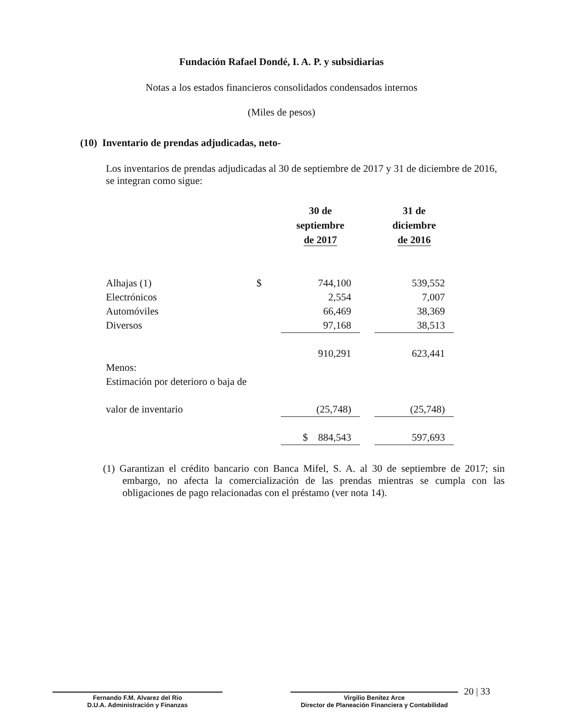Fundación Rafael Dondé, I. A. P. y subsidiarias
Notas a los estados financieros consolidados condensados internos
(Miles de pesos)
(10) Inventario de prendas adjudicadas, neto-
Los inventarios de prendas adjudicadas al 30 de septiembre de 2017 y 31 de diciembre de 2016, se integran como sigue:
| | | 30 de septiembre de 2017 | | 31 de diciembre de 2016 |
| --- | --- | --- | --- | --- |
| Alhajas (1) | $ | 744,100 | | 539,552 |
| Electrónicos | | 2,554 | | 7,007 |
| Automóviles | | 66,469 | | 38,369 |
| Diversos | | 97,168 | | 38,513 |
| | | 910,291 | | 623,441 |
| Menos: | | | | |
| Estimación por deterioro o baja de | | | | |
| valor de inventario | | (25,748) | | (25,748) |
| | | $ 884,543 | | 597,693 |
(1) Garantizan el crédito bancario con Banca Mifel, S. A. al 30 de septiembre de 2017; sin embargo, no afecta la comercialización de las prendas mientras se cumpla con las obligaciones de pago relacionadas con el préstamo (ver nota 14).
Fernando F.M. Alvarez del Rio
D.U.A. Administración y Finanzas
Virgilio Benítez Arce
Director de Planeación Financiera y Contabilidad
20 | 33